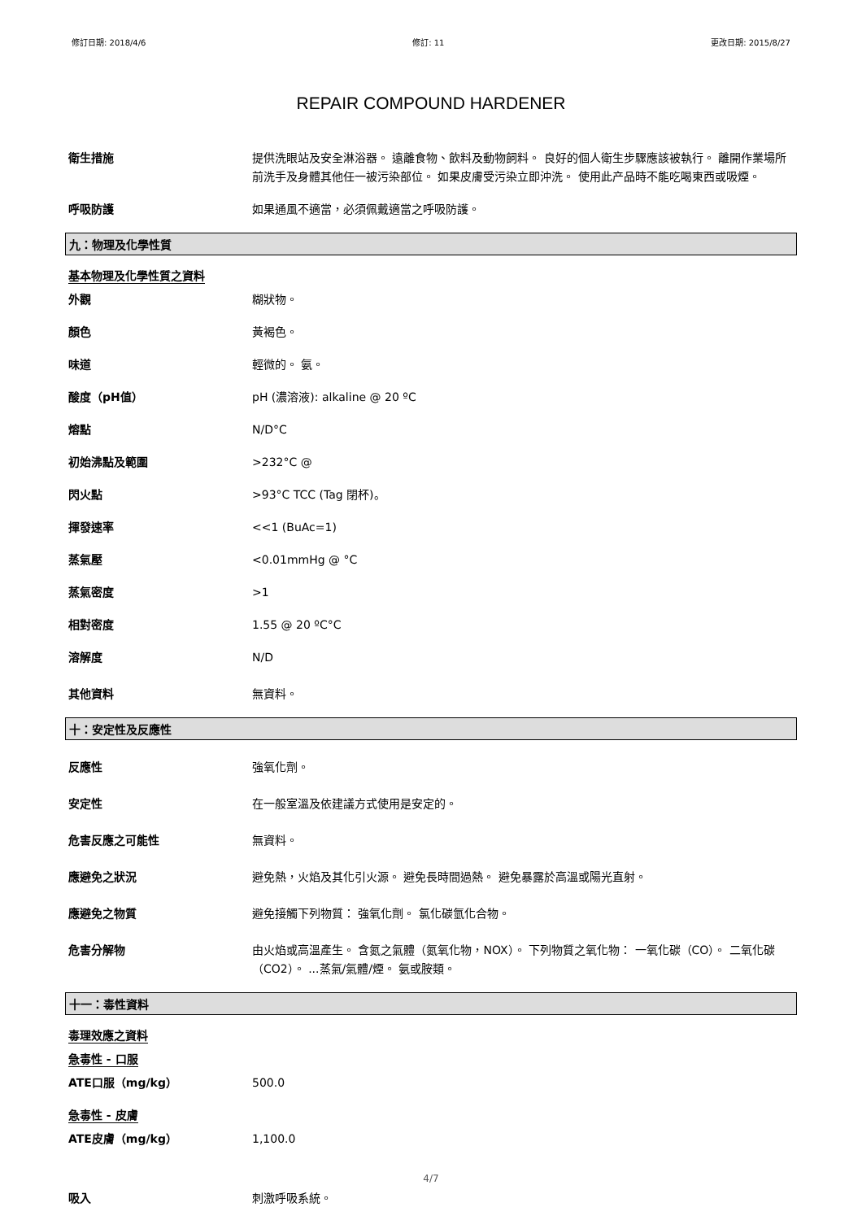修訂日期: 2018/4/6 修訂: 11 更改日期: 2015/8/27
REPAIR COMPOUND HARDENER
衛生措施 提供洗眼站及安全淋浴器。 遠離食物、飲料及動物飼料。 良好的個人衛生步驟應該被執行。 離開作業場所前洗手及身體其他任一被污染部位。 如果皮膚受污染立即沖洗。 使用此产品時不能吃喝東西或吸煙。
呼吸防護 如果通風不適當，必須佩戴適當之呼吸防護。
九：物理及化學性質
基本物理及化學性質之資料
外觀 糊狀物。
顏色 黃褐色。
味道 輕微的。 氨。
酸度（pH值） pH (濃溶液): alkaline @ 20 ºC
熔點 N/D°C
初始沸點及範圍 >232°C @
閃火點 >93°C TCC (Tag 閉杯)。
揮發速率 <<1 (BuAc=1)
蒸氣壓 <0.01mmHg @ °C
蒸氣密度 >1
相對密度 1.55 @ 20 ºC°C
溶解度 N/D
其他資料 無資料。
十：安定性及反應性
反應性 強氧化劑。
安定性 在一般室溫及依建議方式使用是安定的。
危害反應之可能性 無資料。
應避免之狀況 避免熱，火焰及其化引火源。 避免長時間過熱。 避免暴露於高溫或陽光直射。
應避免之物質 避免接觸下列物質： 強氧化劑。 氯化碳氫化合物。
危害分解物 由火焰或高溫產生。 含氮之氣體（氮氧化物，NOX）。 下列物質之氧化物： 一氧化碳（CO）。 二氧化碳（CO2）。 ...蒸氣/氣體/煙。 氨或胺類。
十一：毒性資料
毒理效應之資料
急毒性 - 口服
ATE口服（mg/kg） 500.0
急毒性 - 皮膚
ATE皮膚（mg/kg） 1,100.0
吸入 刺激呼吸系統。
4/7